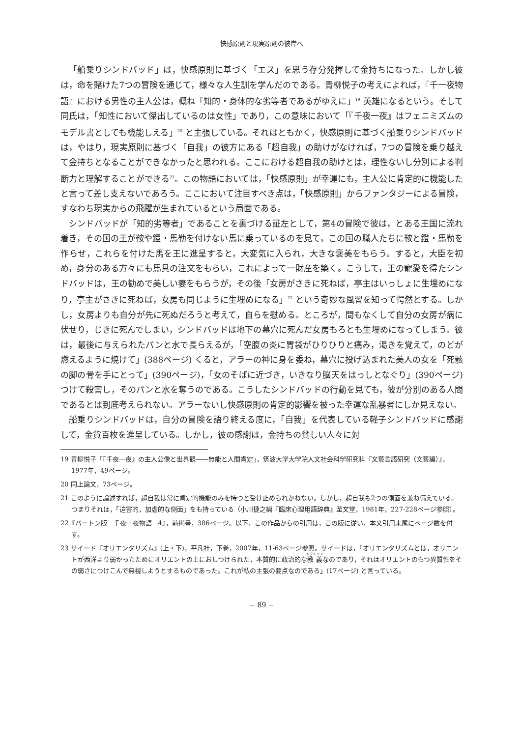快感原則と現実原則の彼岸へ
「船乗りシンドバッド」は，快感原則に基づく「エス」を思う存分発揮して金持ちになった。しかし彼は，命を賭けた7つの冒険を通じて，様々な人生訓を学んだのである。青柳悦子の考えによれば，『千一夜物語』における男性の主人公は，概ね「知的・身体的な劣等者であるがゆえに」<sup>19</sup> 英雄になるという。そして同氏は，「知性において傑出しているのは女性」であり，この意味において「『千夜一夜』はフェニミズムのモデル書としても機能しえる」<sup>20</sup> と主張している。それはともかく，快感原則に基づく船乗りシンドバッドは，やはり，現実原則に基づく「自我」の彼方にある「超自我」の助けがなければ，7つの冒険を乗り越えて金持ちとなることができなかったと思われる。ここにおける超自我の助けとは，理性ないし分別による判断力と理解することができる<sup>21</sup>。この物語においては，「快感原則」が幸運にも，主人公に肯定的に機能したと言って差し支えないであろう。ここにおいて注目すべき点は，「快感原則」からファンタジーによる冒険，すなわち現実からの飛躍が生まれているという局面である。
シンドバッドが「知的劣等者」であることを裏づける証左として，第4の冒険で彼は，とある王国に流れ着き，その国の王が鞍や鐙・馬勒を付けない馬に乗っているのを見て，この国の職人たちに鞍と鐙・馬勒を作らせ，これらを付けた馬を王に進呈すると，大変気に入られ，大きな褒美をもらう。すると，大臣を初め，身分のある方々にも馬具の注文をもらい，これによって一財産を築く。こうして，王の寵愛を得たシンドバッドは，王の勧めで美しい妻をもらうが，その後「女房がさきに死ねば，亭主はいっしょに生埋めになり，亭主がさきに死ねば，女房も同じように生埋めになる」<sup>22</sup> という奇妙な風習を知って愕然とする。しかし，女房よりも自分が先に死ぬだろうと考えて，自らを慰める。ところが，間もなくして自分の女房が病に伏せり，じきに死んでしまい，シンドバッドは地下の墓穴に死んだ女房もろとも生埋めになってしまう。彼は，最後に与えられたパンと水で長らえるが，「空腹の炎に胃袋がひりひりと痛み，渇きを覚えて，のどが燃えるように焼けて」(388ページ) くると，アラーの神に身を委ね，墓穴に投げ込まれた美人の女を「死骸の脚の骨を手にとって」(390ページ)，「女のそばに近づき，いきなり脳天をはっしとなぐり」(390ページ) つけて殺害し，そのパンと水を奪うのである。こうしたシンドバッドの行動を見ても，彼が分別のある人間であるとは到底考えられない。アラーないし快感原則の肯定的影響を被った幸運な乱暴者にしか見えない。
船乗りシンドバッドは，自分の冒険を語り終える度に，「自我」を代表している軽子シンドバッドに感謝して，金貨百枚を進呈している。しかし，彼の感謝は，金持ちの貧しい人々に対
19 青柳悦子「『千夜一夜』の主人公像と世界観――無能と人間肯定」，筑波大学大学院人文社会科学研究科『文藝言語研究（文藝編）』，1977年，49ページ。
20 同上論文，73ページ。
21 このように論述すれば，超自我は常に肯定的機能のみを持つと受け止められかねない。しかし，超自我も2つの側面を兼ね備えている。つまりそれは，「迫害的，加虐的な側面」をも持っている（小川捷之編『臨床心理用語辞典』至文堂，1981年，227-228ページ参照）。
22『バートン版　千夜一夜物語　4』，前掲書，386ページ。以下，この作品からの引用は，この版に従い，本文引用末尾にページ数を付す。
23 サイード『オリエンタリズム』(上・下)，平凡社，下巻，2007年，11-63ページ参照。サイードは，「オリエンタリズムとは，オリエントが西洋より弱かったためにオリエントの上におしつけられた，本質的に政治的な教義なのであり，それはオリエントのもつ異質性をその弱さにつけこんで無視しようとするものであった。これが私の主張の要点なのである」(17ページ) と言っている。
− 89 −